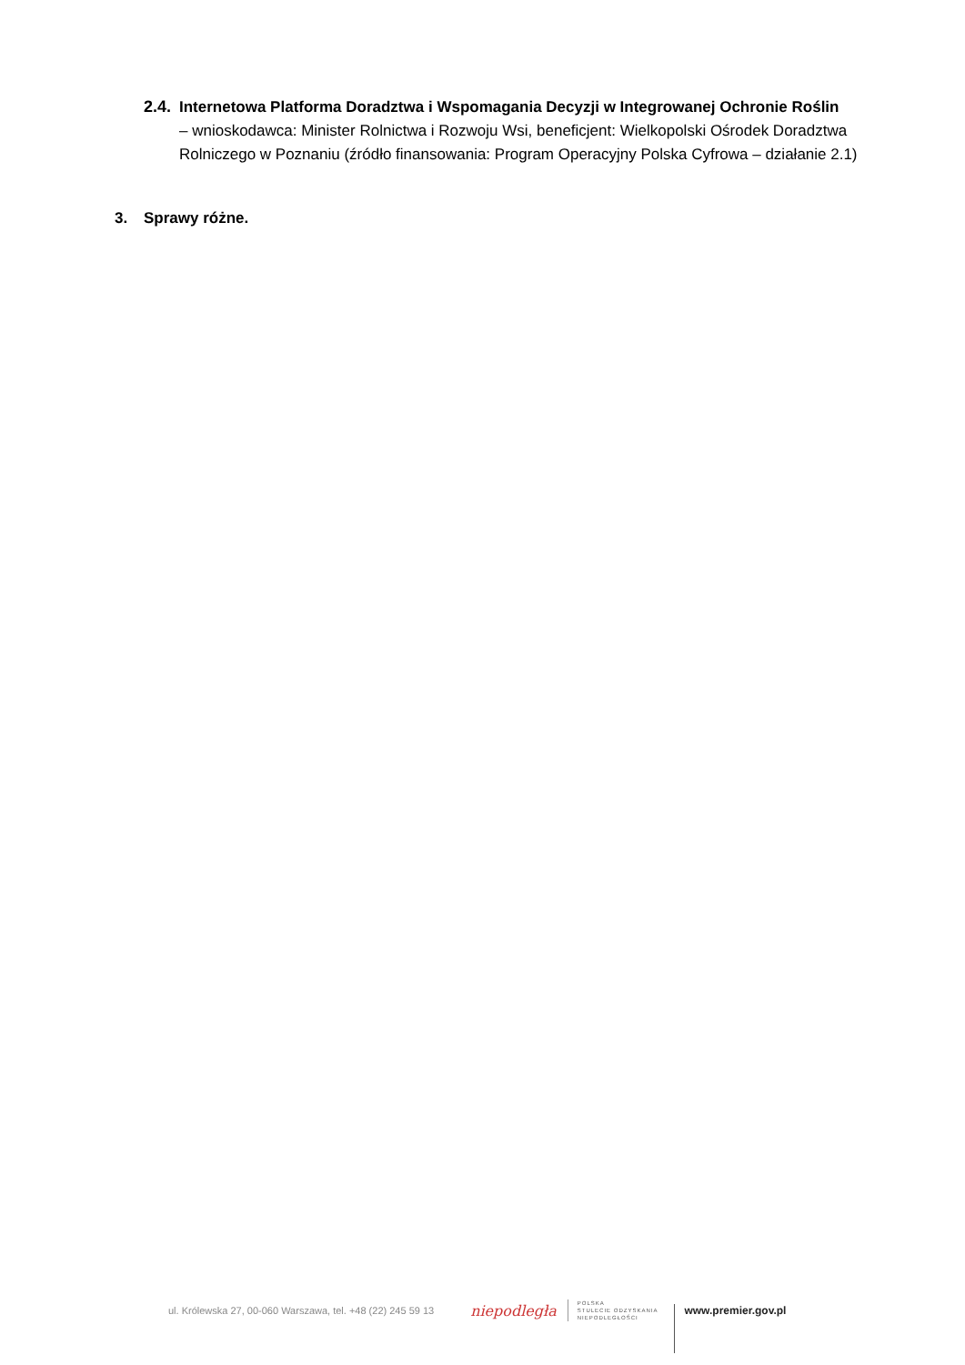2.4. Internetowa Platforma Doradztwa i Wspomagania Decyzji w Integrowanej Ochronie Roślin
– wnioskodawca: Minister Rolnictwa i Rozwoju Wsi, beneficjent: Wielkopolski Ośrodek Doradztwa Rolniczego w Poznaniu (źródło finansowania: Program Operacyjny Polska Cyfrowa – działanie 2.1)
3. Sprawy różne.
ul. Królewska 27, 00-060 Warszawa, tel. +48 (22) 245 59 13
niepodległa
POLSKA
STULECIE ODZYSKANIA
NIEPODLEGŁOŚCI
www.premier.gov.pl